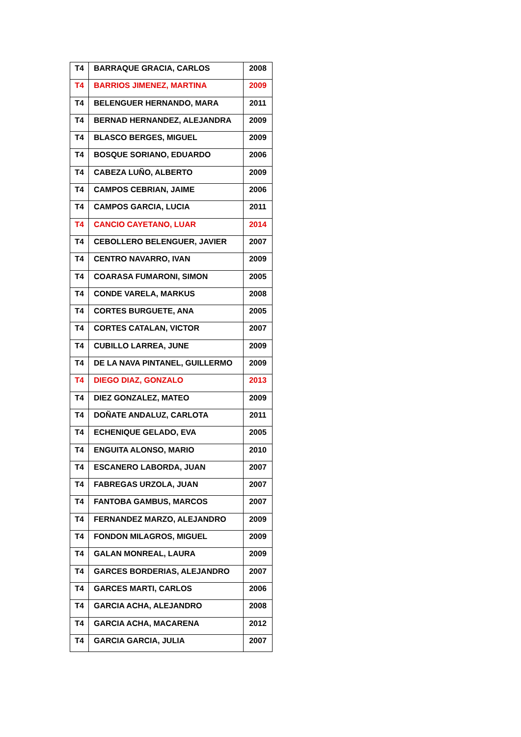| T4 | BARRAQUE GRACIA, CARLOS | 2008 |
| T4 | BARRIOS JIMENEZ, MARTINA | 2009 |
| T4 | BELENGUER HERNANDO, MARA | 2011 |
| T4 | BERNAD HERNANDEZ, ALEJANDRA | 2009 |
| T4 | BLASCO BERGES, MIGUEL | 2009 |
| T4 | BOSQUE SORIANO, EDUARDO | 2006 |
| T4 | CABEZA LUÑO, ALBERTO | 2009 |
| T4 | CAMPOS CEBRIAN, JAIME | 2006 |
| T4 | CAMPOS GARCIA, LUCIA | 2011 |
| T4 | CANCIO CAYETANO, LUAR | 2014 |
| T4 | CEBOLLERO BELENGUER, JAVIER | 2007 |
| T4 | CENTRO NAVARRO, IVAN | 2009 |
| T4 | COARASA FUMARONI, SIMON | 2005 |
| T4 | CONDE VARELA, MARKUS | 2008 |
| T4 | CORTES BURGUETE, ANA | 2005 |
| T4 | CORTES CATALAN, VICTOR | 2007 |
| T4 | CUBILLO LARREA, JUNE | 2009 |
| T4 | DE LA NAVA PINTANEL, GUILLERMO | 2009 |
| T4 | DIEGO DIAZ, GONZALO | 2013 |
| T4 | DIEZ GONZALEZ, MATEO | 2009 |
| T4 | DOÑATE ANDALUZ, CARLOTA | 2011 |
| T4 | ECHENIQUE GELADO, EVA | 2005 |
| T4 | ENGUITA ALONSO, MARIO | 2010 |
| T4 | ESCANERO LABORDA, JUAN | 2007 |
| T4 | FABREGAS URZOLA, JUAN | 2007 |
| T4 | FANTOBA GAMBUS, MARCOS | 2007 |
| T4 | FERNANDEZ MARZO, ALEJANDRO | 2009 |
| T4 | FONDON MILAGROS, MIGUEL | 2009 |
| T4 | GALAN MONREAL, LAURA | 2009 |
| T4 | GARCES BORDERIAS, ALEJANDRO | 2007 |
| T4 | GARCES MARTI, CARLOS | 2006 |
| T4 | GARCIA ACHA, ALEJANDRO | 2008 |
| T4 | GARCIA ACHA, MACARENA | 2012 |
| T4 | GARCIA GARCIA, JULIA | 2007 |